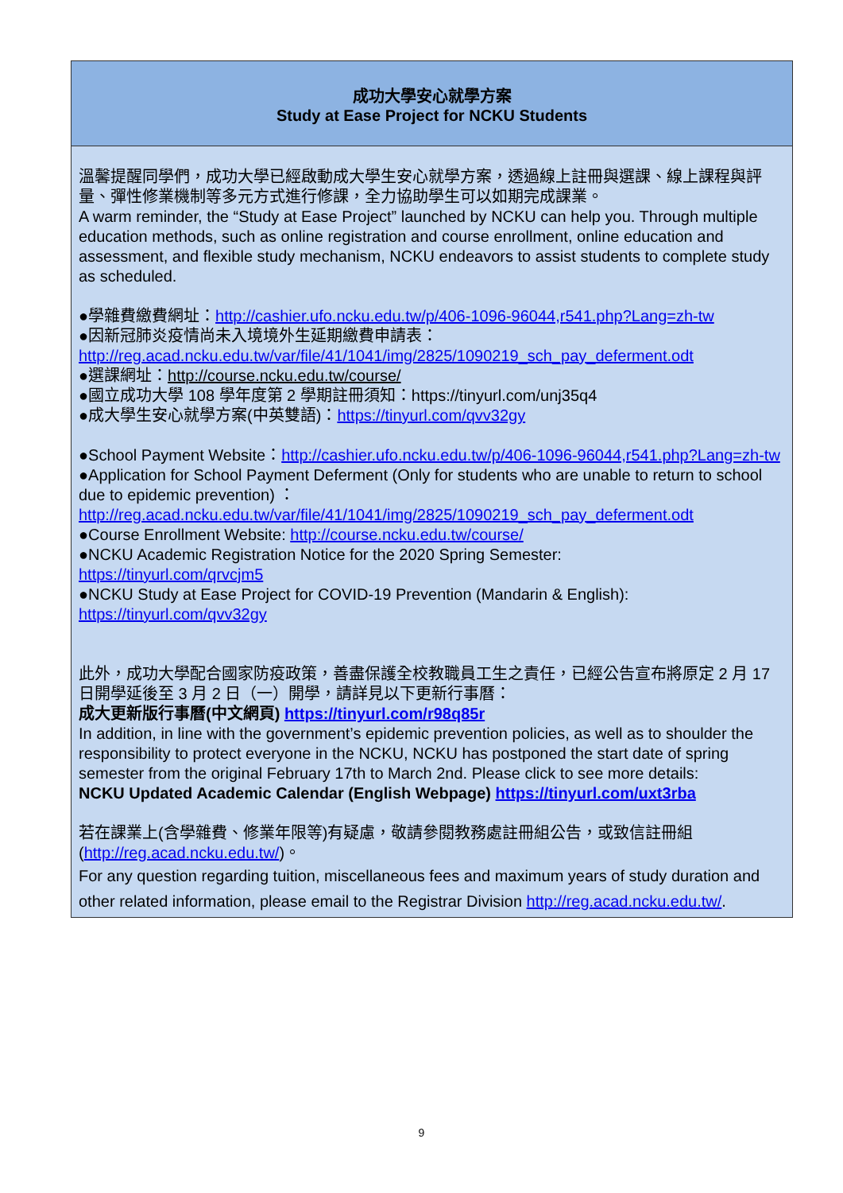成功大學安心就學方案
Study at Ease Project for NCKU Students
溫馨提醒同學們，成功大學已經啟動成大學生安心就學方案，透過線上註冊與選課、線上課程與評量、彈性修業機制等多元方式進行修課，全力協助學生可以如期完成課業。
A warm reminder, the “Study at Ease Project” launched by NCKU can help you. Through multiple education methods, such as online registration and course enrollment, online education and assessment, and flexible study mechanism, NCKU endeavors to assist students to complete study as scheduled.
●學雜費繳費網址：http://cashier.ufo.ncku.edu.tw/p/406-1096-96044,r541.php?Lang=zh-tw
●因新冠肺炎疫情尚未入境境外生延期繳費申請表：
http://reg.acad.ncku.edu.tw/var/file/41/1041/img/2825/1090219_sch_pay_deferment.odt
●選課網址：http://course.ncku.edu.tw/course/
●國立成功大學 108 學年度第 2 學期註冊須知：https://tinyurl.com/unj35q4
●成大學生安心就學方案(中英雙語)：https://tinyurl.com/qvv32gy
●School Payment Website：http://cashier.ufo.ncku.edu.tw/p/406-1096-96044,r541.php?Lang=zh-tw
●Application for School Payment Deferment (Only for students who are unable to return to school due to epidemic prevention) ：
http://reg.acad.ncku.edu.tw/var/file/41/1041/img/2825/1090219_sch_pay_deferment.odt
●Course Enrollment Website: http://course.ncku.edu.tw/course/
●NCKU Academic Registration Notice for the 2020 Spring Semester:
https://tinyurl.com/qrvcjm5
●NCKU Study at Ease Project for COVID-19 Prevention (Mandarin & English):
https://tinyurl.com/qvv32gy
此外，成功大學配合國家防疫政策，善盡保護全校教職員工生之責任，已經公告宣布將原定 2 月 17 日開學延後至 3 月 2 日（一）開學，請詳見以下更新行事曆：
成大更新版行事曆(中文網頁) https://tinyurl.com/r98q85r
In addition, in line with the government’s epidemic prevention policies, as well as to shoulder the responsibility to protect everyone in the NCKU, NCKU has postponed the start date of spring semester from the original February 17th to March 2nd. Please click to see more details:
NCKU Updated Academic Calendar (English Webpage) https://tinyurl.com/uxt3rba
若在課業上(含學雜費、修業年限等)有疑慮，敬請參閱教務處註冊組公告，或致信註冊組(http://reg.acad.ncku.edu.tw/)。
For any question regarding tuition, miscellaneous fees and maximum years of study duration and other related information, please email to the Registrar Division http://reg.acad.ncku.edu.tw/.
9